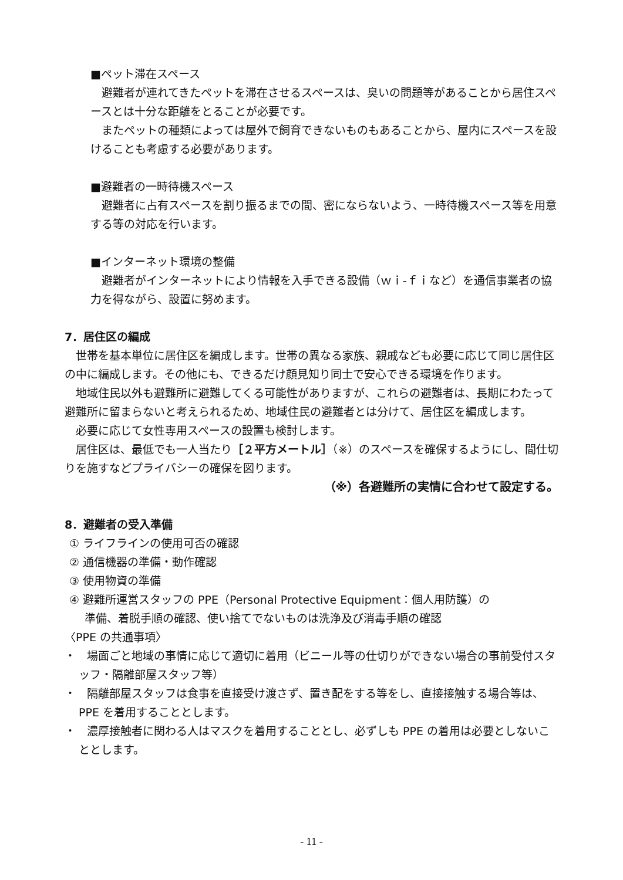■ペット滞在スペース
　避難者が連れてきたペットを滞在させるスペースは、臭いの問題等があることから居住スペースとは十分な距離をとることが必要です。
　またペットの種類によっては屋外で飼育できないものもあることから、屋内にスペースを設けることも考慮する必要があります。
■避難者の一時待機スペース
　避難者に占有スペースを割り振るまでの間、密にならないよう、一時待機スペース等を用意する等の対応を行います。
■インターネット環境の整備
　避難者がインターネットにより情報を入手できる設備（ｗｉ-ｆｉなど）を通信事業者の協力を得ながら、設置に努めます。
7．居住区の編成
　世帯を基本単位に居住区を編成します。世帯の異なる家族、親戚なども必要に応じて同じ居住区の中に編成します。その他にも、できるだけ顔見知り同士で安心できる環境を作ります。
　地域住民以外も避難所に避難してくる可能性がありますが、これらの避難者は、長期にわたって避難所に留まらないと考えられるため、地域住民の避難者とは分けて、居住区を編成します。
　必要に応じて女性専用スペースの設置も検討します。
　居住区は、最低でも一人当たり［２平方メートル］（※）のスペースを確保するようにし、間仕切りを施すなどプライバシーの確保を図ります。
（※）各避難所の実情に合わせて設定する。
8．避難者の受入準備
① ライフラインの使用可否の確認
② 通信機器の準備・動作確認
③ 使用物資の準備
④ 避難所運営スタッフの PPE（Personal Protective Equipment：個人用防護）の
準備、着脱手順の確認、使い捨てでないものは洗浄及び消毒手順の確認
〈PPE の共通事項〉
・　場面ごと地域の事情に応じて適切に着用（ビニール等の仕切りができない場合の事前受付スタッフ・隔離部屋スタッフ等）
・　隔離部屋スタッフは食事を直接受け渡さず、置き配をする等をし、直接接触する場合等は、PPE を着用することとします。
・　濃厚接触者に関わる人はマスクを着用することとし、必ずしも PPE の着用は必要としないこととします。
- 11 -